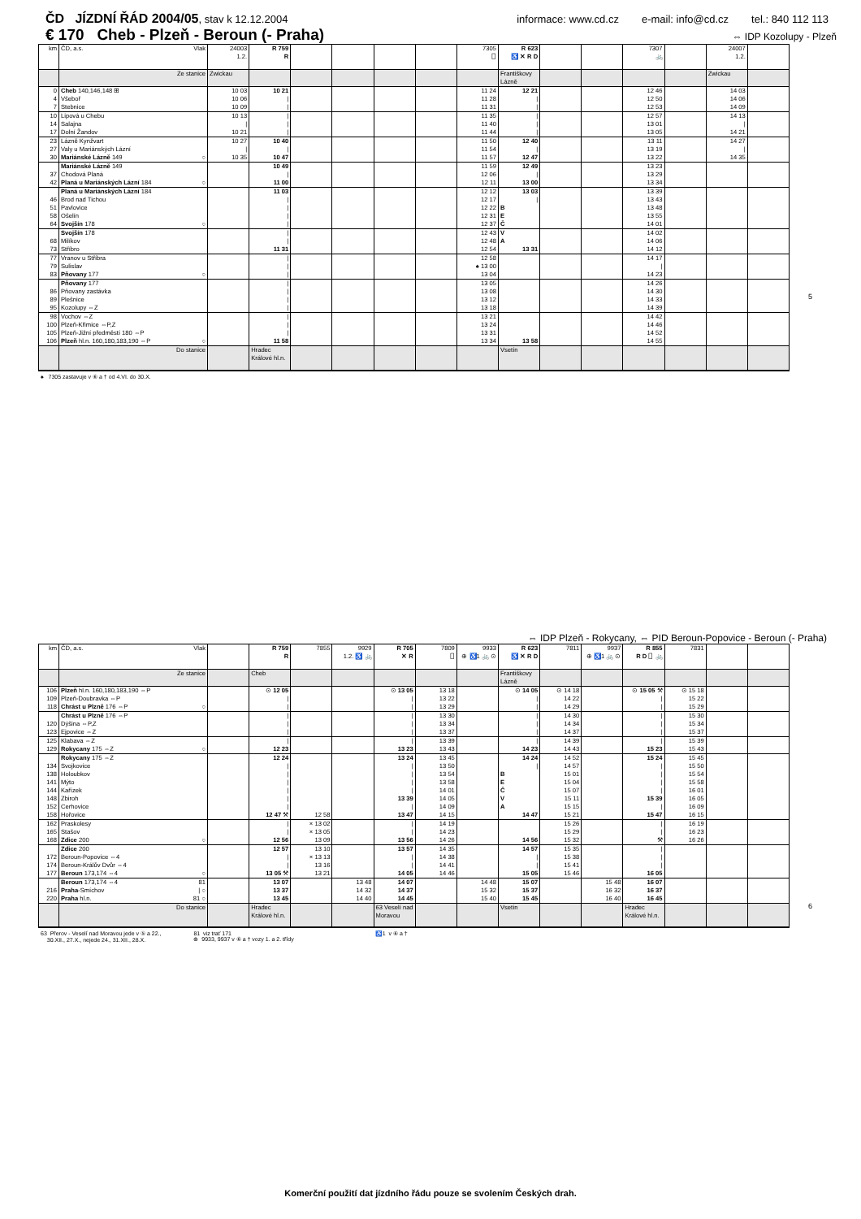ČD JÍZDNÍ ŘÁD 2004/05, stav k 12.12.2004 informace: www.cd.cz e-mail: info@cd.cz tel.: 840 112 113
€ 170 Cheb - Plzeň - Beroun (- Praha) ⇔ IDP Kozolupy - Plzeň
| km | ČD, a.s. Vlak | 24003 1.2. | R 759 R | | | | | 7305 ⎕ | R 623 ♿ ✕ R D | | | 7307 🚲 | | 24007 1.2. | |
| | Ze stanice | Zwickau | | | | | | | Františkovy Lázně | | | | | Zwickau | |
| 0 | Cheb 140,146,148 ⊞ | 10 03 | 10 21 | | | | | 11 24 | 12 21 | | | 12 46 | | 14 03 | |
| 4 | Všeboř | 10 06 | / | | | | | 11 28 | / | | | 12 50 | | 14 06 | |
| 7 | Stebnice | 10 09 | / | | | | | 11 31 | / | | | 12 53 | | 14 09 | |
| 10 | Lipová u Chebu | 10 13 | / | | | | | 11 35 | / | | | 12 57 | | 14 13 | |
| 14 | Salajna | / | / | | | | | 11 40 | / | | | 13 01 | | / | |
| 17 | Dolní Žandov | 10 21 | / | | | | | 11 44 | / | | | 13 05 | | 14 21 | |
| 23 | Lázně Kynžvart | 10 27 | 10 40 | | | | | 11 50 | 12 40 | | | 13 11 | | 14 27 | |
| 27 | Valy u Mariánských Lázní | / | / | | | | | 11 54 | / | | | 13 19 | | / | |
| 30 | Mariánské Lázně 149 ○ | 10 35 | 10 47 | | | | | 11 57 | 12 47 | | | 13 22 | | 14 35 | |
| | Mariánské Lázně 149 | | 10 49 | | | | | 11 59 | 12 49 | | | 13 23 | | | |
| 37 | Chodová Planá | | / | | | | | 12 06 | / | | | 13 29 | | | |
| 42 | Planá u Mariánských Lázní 184 ○ | | 11 00 | | | | | 12 11 | 13 00 | | | 13 34 | | | |
| | Planá u Mariánských Lázní 184 | | 11 03 | | | | | 12 12 | 13 03 | | | 13 39 | | | |
| 46 | Brod nad Tichou | | / | | | | | 12 17 | / | | | 13 43 | | | |
| 51 | Pavlovice | | / | | | | | 12 22 | B | | | 13 48 | | | |
| 58 | Ošelín | | / | | | | | 12 31 | E | | | 13 55 | | | |
| 64 | Svojšín 178 ○ | | / | | | | | 12 37 | Č | | | 14 01 | | | |
| | Svojšín 178 | | / | | | | | 12 43 | V | | | 14 02 | | | |
| 68 | Milíkov | | / | | | | | 12 48 | A | | | 14 06 | | | |
| 73 | Stříbro | | 11 31 | | | | | 12 54 | 13 31 | | | 14 12 | | | |
| 77 | Vranov u Stříbra | | / | | | | | 12 58 | | | | 14 17 | | | |
| 79 | Sulislav | | / | | | | | ♠ 13 00 | | | | / | | | |
| 83 | Pňovany 177 ○ | | / | | | | | 13 04 | | | | 14 23 | | | |
| | Pňovany 177 | | / | | | | | 13 05 | | | | 14 26 | | | |
| 86 | Pňovany zastávka | | / | | | | | 13 08 | | | | 14 30 | | | |
| 89 | Plešnice | | / | | | | | 13 12 | | | | 14 33 | | | |
| 95 | Kozolupy ⇔Z | | / | | | | | 13 18 | | | | 14 39 | | | |
| 98 | Vochov ⇔Z | | / | | | | | 13 21 | | | | 14 42 | | | |
| 100 | Plzeň-Křimice ⇔P,Z | | / | | | | | 13 24 | | | | 14 46 | | | |
| 105 | Plzeň-Jižní předměstí 180 ⇔P | | / | | | | | 13 31 | | | | 14 52 | | | |
| 106 | Plzeň hl.n. 160,180,183,190 ⇔P ○ | | 11 58 | | | | | 13 34 | 13 58 | | | 14 55 | | | |
| | Do stanice | | Hradec Králové hl.n. | | | | | | Vsetín | | | | | | |
♠ 7305 zastavuje v ⑥ a † od 4.VI. do 30.X.
5
⇔ IDP Plzeň - Rokycany, ⇔ PID Beroun-Popovice - Beroun (- Praha)
| km | ČD, a.s. Vlak | | R 759 R | 7855 | 9929 1.2. ♿ 🚲 | R 705 ✕ R | 7809 ⎕ | 9933 ⊕ ♿1 🚲 ⊙ | R 623 ♿ ✕ R D | 7811 | 9937 ⊕ ♿1 🚲 ⊙ | R 855 R D ⎕ 🚲 | 7831 | | |
| | Ze stanice | | Cheb | | | | | | Františkovy Lázně | | | | | | |
| 106 | Plzeň hl.n. 160,180,183,190 ⇔P | | ⊙ 12 05 | | | ⊙ 13 05 | 13 18 | | ⊙ 14 05 | ⊙ 14 18 | | ⊙ 15 05 ⚒ | ⊙ 15 18 | | |
| 109 | Plzeň-Doubravka ⇔P | | / | | | / | 13 22 | | / | 14 22 | | / | 15 22 | | |
| 118 | Chrást u Plzně 176 ⇔P ○ | | / | | | / | 13 29 | | / | 14 29 | | / | 15 29 | | |
| | Chrást u Plzně 176 ⇔P | | / | | | / | 13 30 | | / | 14 30 | | / | 15 30 | | |
| 120 | Dýšina ⇔P,Z | | / | | | / | 13 34 | | / | 14 34 | | / | 15 34 | | |
| 123 | Ejpovice ⇔Z | | / | | | / | 13 37 | | / | 14 37 | | / | 15 37 | | |
| 125 | Klabava ⇔Z | | / | | | / | 13 39 | | / | 14 39 | | / | 15 39 | | |
| 129 | Rokycany 175 ⇔Z ○ | | 12 23 | | | 13 23 | 13 43 | | 14 23 | 14 43 | | 15 23 | 15 43 | | |
| | Rokycany 175 ⇔Z | | 12 24 | | | 13 24 | 13 45 | | 14 24 | 14 52 | | 15 24 | 15 45 | | |
| 134 | Svojkovice | | / | | | / | 13 50 | | / | 14 57 | | / | 15 50 | | |
| 138 | Holoubkov | | / | | | / | 13 54 | | B | 15 01 | | / | 15 54 | | |
| 141 | Mýto | | / | | | / | 13 58 | | E | 15 04 | | / | 15 58 | | |
| 144 | Kařízek | | / | | | / | 14 01 | | Č | 15 07 | | / | 16 01 | | |
| 148 | Zbiroh | | / | | | 13 39 | 14 05 | | V | 15 11 | | 15 39 | 16 05 | | |
| 152 | Cerhovice | | / | | | / | 14 09 | | A | 15 15 | | / | 16 09 | | |
| 158 | Hořovice | | 12 47 ⚒ | 12 58 | | 13 47 | 14 15 | | 14 47 | 15 21 | | 15 47 | 16 15 | | |
| 162 | Praskolesy | | / | × 13 02 | | / | 14 19 | | | 15 26 | | / | 16 19 | | |
| 165 | Stašov | | / | × 13 05 | | / | 14 23 | | | 15 29 | | / | 16 23 | | |
| 168 | Zdice 200 ○ | | 12 56 | 13 09 | | 13 56 | 14 26 | | 14 56 | 15 32 | | ⚒ | 16 26 | | |
| | Zdice 200 | | 12 57 | 13 10 | | 13 57 | 14 35 | | 14 57 | 15 35 | | / | | | |
| 172 | Beroun-Popovice ⇔4 | | / | × 13 13 | | / | 14 38 | | / | 15 38 | | / | | | |
| 174 | Beroun-Králův Dvůr ⇔4 | | / | 13 16 | | / | 14 41 | | / | 15 41 | | / | | | |
| 177 | Beroun 173,174 ⇔4 ○ | | 13 05 ⚒ | 13 21 | | 14 05 | 14 46 | | 15 05 | 15 46 | | 16 05 | | | |
| | Beroun 173,174 ⇔4 81 | | 13 07 | | 13 48 | 14 07 | | 14 48 | 15 07 | | 15 48 | 16 07 | | | |
| 216 | Praha -Smíchov / ○ | | 13 37 | | 14 32 | 14 37 | | 15 32 | 15 37 | | 16 32 | 16 37 | | | |
| 220 | Praha hl.n. 81 ○ | | 13 45 | | 14 40 | 14 45 | | 15 40 | 15 45 | | 16 40 | 16 45 | | | |
| | Do stanice | | Hradec Králové hl.n. | | | 63 Veselí nad Moravou | | | Vsetín | | | Hradec Králové hl.n. | | | |
63 Přerov - Veselí nad Moravou jede v ⑤ a 22.,
30.XII., 27.X., nejede 24., 31.XII., 28.X. 81 viz trať 171
⊕ 9933, 9937 v ⑥ a † vozy 1. a 2. třídy ♿1 v ⑥ a †
6
Komerční použití dat jízdního řádu pouze se svolením Českých drah.